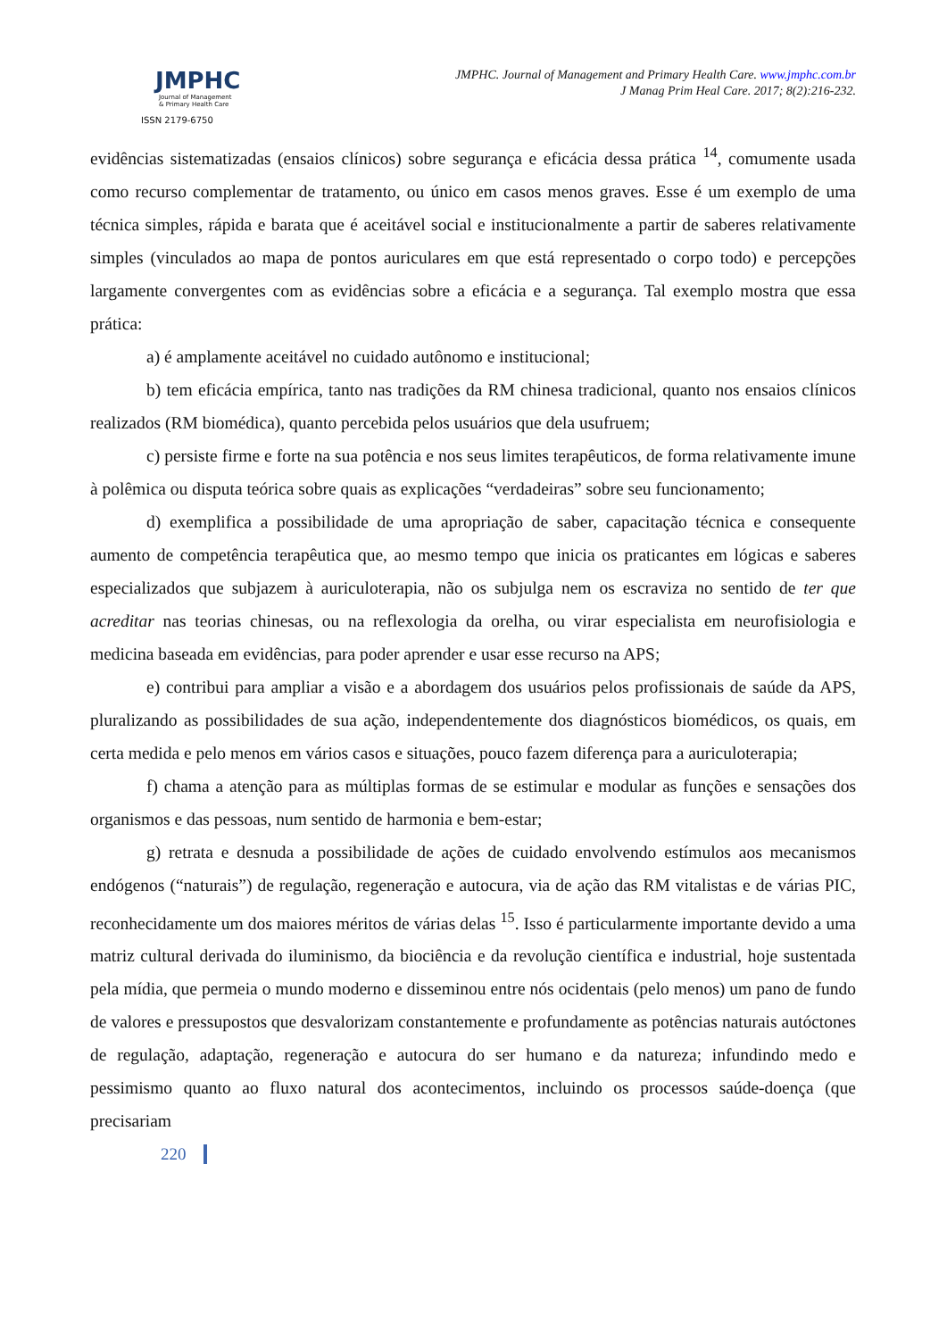JMPHC
Journal of Management
& Primary Health Care
ISSN 2179-6750
JMPHC. Journal of Management and Primary Health Care. www.jmphc.com.br
J Manag Prim Heal Care. 2017; 8(2):216-232.
evidências sistematizadas (ensaios clínicos) sobre segurança e eficácia dessa prática <sup>14</sup>, comumente usada como recurso complementar de tratamento, ou único em casos menos graves. Esse é um exemplo de uma técnica simples, rápida e barata que é aceitável social e institucionalmente a partir de saberes relativamente simples (vinculados ao mapa de pontos auriculares em que está representado o corpo todo) e percepções largamente convergentes com as evidências sobre a eficácia e a segurança. Tal exemplo mostra que essa prática:
a) é amplamente aceitável no cuidado autônomo e institucional;
b) tem eficácia empírica, tanto nas tradições da RM chinesa tradicional, quanto nos ensaios clínicos realizados (RM biomédica), quanto percebida pelos usuários que dela usufruem;
c) persiste firme e forte na sua potência e nos seus limites terapêuticos, de forma relativamente imune à polêmica ou disputa teórica sobre quais as explicações “verdadeiras” sobre seu funcionamento;
d) exemplifica a possibilidade de uma apropriação de saber, capacitação técnica e consequente aumento de competência terapêutica que, ao mesmo tempo que inicia os praticantes em lógicas e saberes especializados que subjazem à auriculoterapia, não os subjulga nem os escraviza no sentido de ter que acreditar nas teorias chinesas, ou na reflexologia da orelha, ou virar especialista em neurofisiologia e medicina baseada em evidências, para poder aprender e usar esse recurso na APS;
e) contribui para ampliar a visão e a abordagem dos usuários pelos profissionais de saúde da APS, pluralizando as possibilidades de sua ação, independentemente dos diagnósticos biomédicos, os quais, em certa medida e pelo menos em vários casos e situações, pouco fazem diferença para a auriculoterapia;
f) chama a atenção para as múltiplas formas de se estimular e modular as funções e sensações dos organismos e das pessoas, num sentido de harmonia e bem-estar;
g) retrata e desnuda a possibilidade de ações de cuidado envolvendo estímulos aos mecanismos endógenos (“naturais”) de regulação, regeneração e autocura, via de ação das RM vitalistas e de várias PIC, reconhecidamente um dos maiores méritos de várias delas <sup>15</sup>. Isso é particularmente importante devido a uma matriz cultural derivada do iluminismo, da biociência e da revolução científica e industrial, hoje sustentada pela mídia, que permeia o mundo moderno e disseminou entre nós ocidentais (pelo menos) um pano de fundo de valores e pressupostos que desvalorizam constantemente e profundamente as potências naturais autóctones de regulação, adaptação, regeneração e autocura do ser humano e da natureza; infundindo medo e pessimismo quanto ao fluxo natural dos acontecimentos, incluindo os processos saúde-doença (que precisariam
220